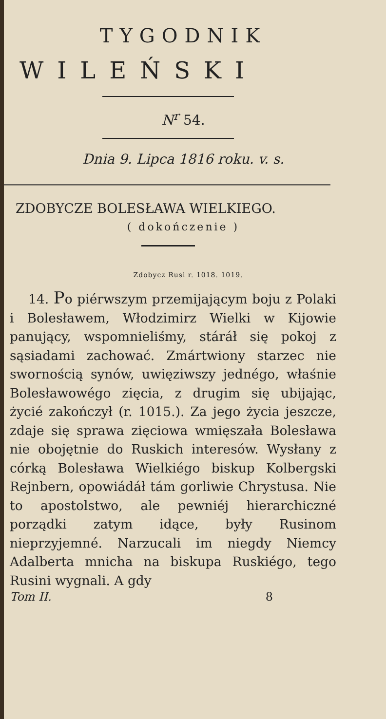TYGODNIK
WILEŃSKI
N<sup>r</sup> 54.
Dnia 9. Lipca 1816 roku. v. s.
ZDOBYCZE BOLESŁAWA WIELKIEGO.
( dokończenie )
Zdobycz Rusi r. 1018. 1019.
14. Po piérwszym przemijającym boju z Polaki i Bolesławem, Włodzimirz Wielki w Kijowie panujący, wspomnieliśmy, stáráł się pokoj z sąsiadami zachować. Zmártwiony starzec nie swornością synów, uwięziwszy jednégo, właśnie Bolesławowégo zięcia, z drugim się ubijając, życié zakończył (r. 1015.). Za jego życia jeszcze, zdaje się sprawa zięciowa wmięszała Bolesława nie obojętnie do Ruskich interesów. Wysłany z córką Bolesława Wielkiégo biskup Kolbergski Rejnbern, opowiádáł tám gorliwie Chrystusa. Nie to apostolstwo, ale pewniéj hierarchiczné porządki zatym idące, były Rusinom nieprzyjemné. Narzucali im niegdy Niemcy Adalberta mnicha na biskupa Ruskiégo, tego Rusini wygnali. A gdy
Tom II. 8